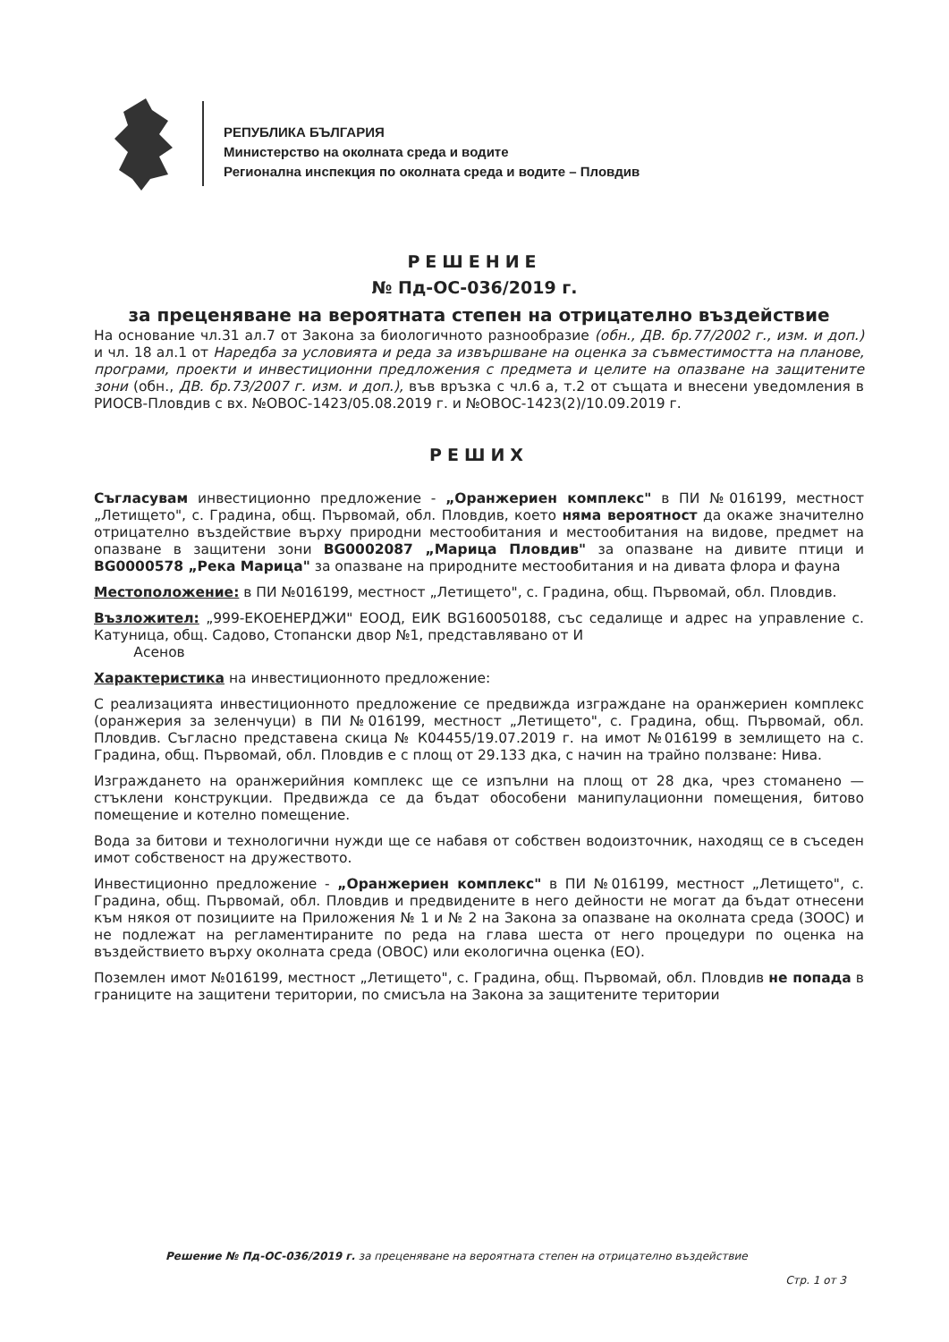РЕПУБЛИКА БЪЛГАРИЯ
Министерство на околната среда и водите
Регионална инспекция по околната среда и водите – Пловдив
РЕШЕНИЕ
№ Пд-ОС-036/2019 г.
за преценяване на вероятната степен на отрицателно въздействие
На основание чл.31 ал.7 от Закона за биологичното разнообразие (обн., ДВ. бр.77/2002 г., изм. и доп.) и чл. 18 ал.1 от Наредба за условията и реда за извършване на оценка за съвместимостта на планове, програми, проекти и инвестиционни предложения с предмета и целите на опазване на защитените зони (обн., ДВ. бр.73/2007 г. изм. и доп.), във връзка с чл.6 а, т.2 от същата и внесени уведомления в РИОСВ-Пловдив с вх. №ОВОС-1423/05.08.2019 г. и №ОВОС-1423(2)/10.09.2019 г.
РЕШИХ
Съгласувам инвестиционно предложение - „Оранжериен комплекс" в ПИ №016199, местност „Летището", с. Градина, общ. Първомай, обл. Пловдив, което няма вероятност да окаже значително отрицателно въздействие върху природни местообитания и местообитания на видове, предмет на опазване в защитени зони BG0002087 „Марица Пловдив" за опазване на дивите птици и BG0000578 „Река Марица" за опазване на природните местообитания и на дивата флора и фауна
Местоположение: в ПИ №016199, местност „Летището", с. Градина, общ. Първомай, обл. Пловдив.
Възложител: „999-ЕКОЕНЕРДЖИ" ЕООД, ЕИК BG160050188, със седалище и адрес на управление с. Катуница, общ. Садово, Стопански двор №1, представлявано от И
Асенов
Характеристика на инвестиционното предложение:
С реализацията инвестиционното предложение се предвижда изграждане на оранжериен комплекс (оранжерия за зеленчуци) в ПИ №016199, местност „Летището", с. Градина, общ. Първомай, обл. Пловдив. Съгласно представена скица № К04455/19.07.2019 г. на имот №016199 в землището на с. Градина, общ. Първомай, обл. Пловдив е с площ от 29.133 дка, с начин на трайно ползване: Нива.
Изграждането на оранжерийния комплекс ще се изпълни на площ от 28 дка, чрез стоманено — стъклени конструкции. Предвижда се да бъдат обособени манипулационни помещения, битово помещение и котелно помещение.
Вода за битови и технологични нужди ще се набавя от собствен водоизточник, находящ се в съседен имот собственост на дружеството.
Инвестиционно предложение - „Оранжериен комплекс" в ПИ №016199, местност „Летището", с. Градина, общ. Първомай, обл. Пловдив и предвидените в него дейности не могат да бъдат отнесени към някоя от позициите на Приложения № 1 и № 2 на Закона за опазване на околната среда (ЗООС) и не подлежат на регламентираните по реда на глава шеста от него процедури по оценка на въздействието върху околната среда (ОВОС) или екологична оценка (ЕО).
Поземлен имот №016199, местност „Летището", с. Градина, общ. Първомай, обл. Пловдив не попада в границите на защитени територии, по смисъла на Закона за защитените територии
Решение № Пд-ОС-036/2019 г. за преценяване на вероятната степен на отрицателно въздействие
Стр. 1 от 3